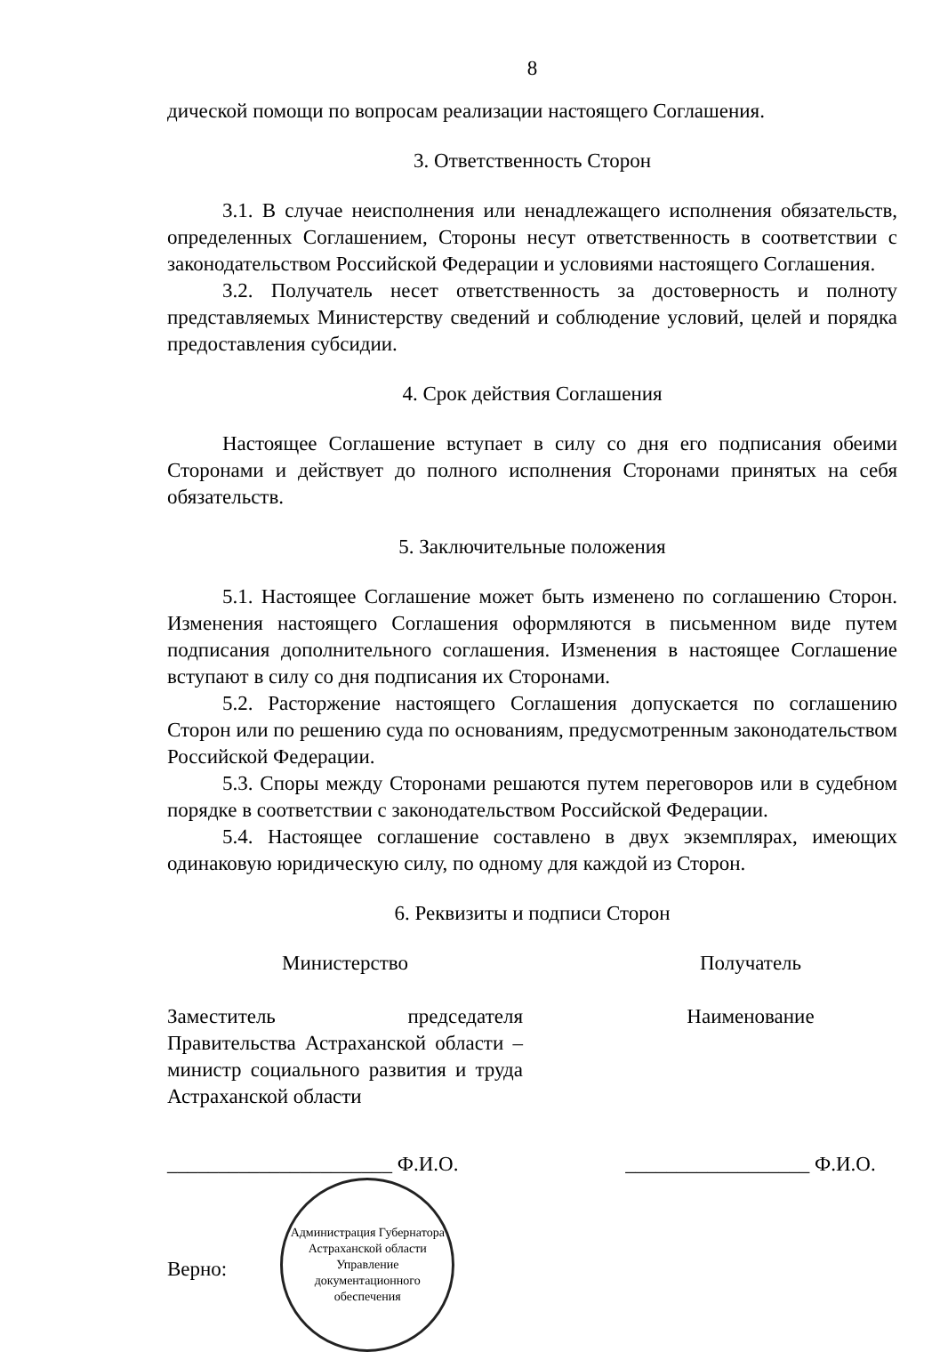8
дической помощи по вопросам реализации настоящего Соглашения.
3. Ответственность Сторон
3.1. В случае неисполнения или ненадлежащего исполнения обязательств, определенных Соглашением, Стороны несут ответственность в соответствии с законодательством Российской Федерации и условиями настоящего Соглашения.
3.2. Получатель несет ответственность за достоверность и полноту представляемых Министерству сведений и соблюдение условий, целей и порядка предоставления субсидии.
4. Срок действия Соглашения
Настоящее Соглашение вступает в силу со дня его подписания обеими Сторонами и действует до полного исполнения Сторонами принятых на себя обязательств.
5. Заключительные положения
5.1. Настоящее Соглашение может быть изменено по соглашению Сторон. Изменения настоящего Соглашения оформляются в письменном виде путем подписания дополнительного соглашения. Изменения в настоящее Соглашение вступают в силу со дня подписания их Сторонами.
5.2. Расторжение настоящего Соглашения допускается по соглашению Сторон или по решению суда по основаниям, предусмотренным законодательством Российской Федерации.
5.3. Споры между Сторонами решаются путем переговоров или в судебном порядке в соответствии с законодательством Российской Федерации.
5.4. Настоящее соглашение составлено в двух экземплярах, имеющих одинаковую юридическую силу, по одному для каждой из Сторон.
6. Реквизиты и подписи Сторон
Министерство
Заместитель председателя Правительства Астраханской области – министр социального развития и труда Астраханской области
______________________ Ф.И.О.
Верно:
Администрация Губернатора Астраханской области
Управление документационного обеспечения
Получатель
Наименование
__________________ Ф.И.О.